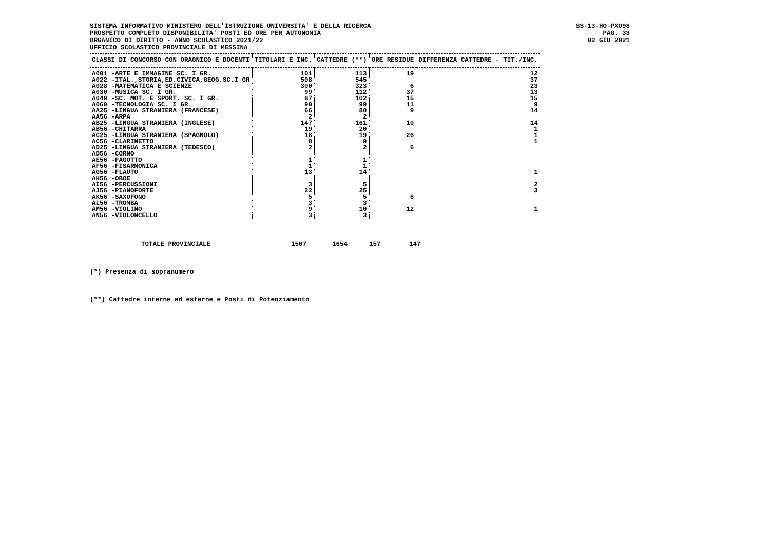SISTEMA INFORMATIVO MINISTERO DELL'ISTRUZIONE UNIVERSITA' E DELLA RICERCA
PROSPETTO COMPLETO DISPONIBILITA' POSTI ED ORE PER AUTONOMIA
ORGANICO DI DIRITTO - ANNO SCOLASTICO 2021/22
UFFICIO SCOLASTICO PROVINCIALE DI MESSINA
SS-13-HO-PXO98
PAG. 33
02 GIU 2021
| CLASSI DI CONCORSO CON ORAGNICO E DOCENTI | TITOLARI E INC. | CATTEDRE (**) | ORE RESIDUE | DIFFERENZA CATTEDRE - TIT./INC. |
| --- | --- | --- | --- | --- |
| A001 -ARTE E IMMAGINE SC. I GR. | 101 | 113 | 19 | 12 |
| A022 -ITAL.,STORIA,ED.CIVICA,GEOG.SC.I GR | 508 | 545 | | 37 |
| A028 -MATEMATICA E SCIENZE | 300 | 323 | 6 | 23 |
| A030 -MUSICA SC. I GR. | 99 | 112 | 37 | 13 |
| A049 -SC. MOT. E SPORT. SC. I GR. | 87 | 102 | 15 | 15 |
| A060 -TECNOLOGIA SC. I GR. | 90 | 99 | 11 | 9 |
| AA25 -LINGUA STRANIERA (FRANCESE) | 66 | 80 | 9 | 14 |
| AA56 -ARPA | 2 | 2 | | |
| AB25 -LINGUA STRANIERA (INGLESE) | 147 | 161 | 10 | 14 |
| AB56 -CHITARRA | 19 | 20 | | 1 |
| AC25 -LINGUA STRANIERA (SPAGNOLO) | 18 | 19 | 26 | 1 |
| AC56 -CLARINETTO | 8 | 9 | | 1 |
| AD25 -LINGUA STRANIERA (TEDESCO) | 2 | 2 | 6 | |
| AD56 -CORNO | | | | |
| AE56 -FAGOTTO | 1 | 1 | | |
| AF56 -FISARMONICA | 1 | 1 | | |
| AG56 -FLAUTO | 13 | 14 | | 1 |
| AH56 -OBOE | | | | |
| AI56 -PERCUSSIONI | 3 | 5 | | 2 |
| AJ56 -PIANOFORTE | 22 | 25 | | 3 |
| AK56 -SAXOFONO | 5 | 5 | 6 | |
| AL56 -TROMBA | 3 | 3 | | |
| AM56 -VIOLINO | 9 | 10 | 12 | 1 |
| AN56 -VIOLONCELLO | 3 | 3 | | |
TOTALE PROVINCIALE 1507 1654 157 147
(*) Presenza di sopranumero
(**) Cattedre interne ed esterne e Posti di Potenziamento